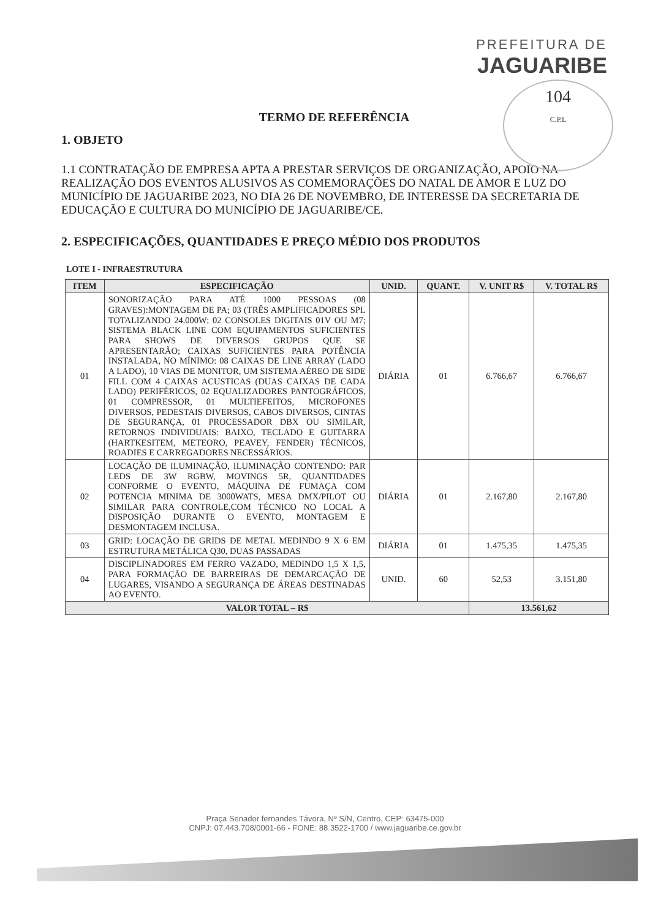PREFEITURA DE
JAGUARIBE
104
C.P.L
TERMO DE REFERÊNCIA
1. OBJETO
1.1 CONTRATAÇÃO DE EMPRESA APTA A PRESTAR SERVIÇOS DE ORGANIZAÇÃO, APOIO NA REALIZAÇÃO DOS EVENTOS ALUSIVOS AS COMEMORAÇÕES DO NATAL DE AMOR E LUZ DO MUNICÍPIO DE JAGUARIBE 2023, NO DIA 26 DE NOVEMBRO, DE INTERESSE DA SECRETARIA DE EDUCAÇÃO E CULTURA DO MUNICÍPIO DE JAGUARIBE/CE.
2. ESPECIFICAÇÕES, QUANTIDADES E PREÇO MÉDIO DOS PRODUTOS
LOTE I - INFRAESTRUTURA
| ITEM | ESPECIFICAÇÃO | UNID. | QUANT. | V. UNIT R$ | V. TOTAL R$ |
| --- | --- | --- | --- | --- | --- |
| 01 | SONORIZAÇÃO PARA ATÉ 1000 PESSOAS (08 GRAVES):MONTAGEM DE PA; 03 (TRÊS AMPLIFICADORES SPL TOTALIZANDO 24.000W; 02 CONSOLES DIGITAIS 01V OU M7; SISTEMA BLACK LINE COM EQUIPAMENTOS SUFICIENTES PARA SHOWS DE DIVERSOS GRUPOS QUE SE APRESENTARÃO; CAIXAS SUFICIENTES PARA POTÊNCIA INSTALADA, NO MÍNIMO: 08 CAIXAS DE LINE ARRAY (LADO A LADO), 10 VIAS DE MONITOR, UM SISTEMA AÉREO DE SIDE FILL COM 4 CAIXAS ACUSTICAS (DUAS CAIXAS DE CADA LADO) PERIFÉRICOS, 02 EQUALIZADORES PANTOGRÁFICOS, 01 COMPRESSOR, 01 MULTIEFEITOS, MICROFONES DIVERSOS, PEDESTAIS DIVERSOS, CABOS DIVERSOS, CINTAS DE SEGURANÇA, 01 PROCESSADOR DBX OU SIMILAR, RETORNOS INDIVIDUAIS: BAIXO, TECLADO E GUITARRA (HARTKESITEM, METEORO, PEAVEY, FENDER) TÉCNICOS, ROADIES E CARREGADORES NECESSÁRIOS. | DIÁRIA | 01 | 6.766,67 | 6.766,67 |
| 02 | LOCAÇÃO DE ILUMINAÇÃO, ILUMINAÇÃO CONTENDO: PAR LEDS DE 3W RGBW, MOVINGS 5R, QUANTIDADES CONFORME O EVENTO, MÁQUINA DE FUMAÇA COM POTENCIA MINIMA DE 3000WATS, MESA DMX/PILOT OU SIMILAR PARA CONTROLE,COM TÉCNICO NO LOCAL A DISPOSIÇÃO DURANTE O EVENTO, MONTAGEM E DESMONTAGEM INCLUSA. | DIÁRIA | 01 | 2.167,80 | 2.167,80 |
| 03 | GRID: LOCAÇÃO DE GRIDS DE METAL MEDINDO 9 X 6 EM ESTRUTURA METÁLICA Q30, DUAS PASSADAS | DIÁRIA | 01 | 1.475,35 | 1.475,35 |
| 04 | DISCIPLINADORES EM FERRO VAZADO, MEDINDO 1,5 X 1,5, PARA FORMAÇÃO DE BARREIRAS DE DEMARCAÇÃO DE LUGARES, VISANDO A SEGURANÇA DE ÁREAS DESTINADAS AO EVENTO. | UNID. | 60 | 52,53 | 3.151,80 |
| VALOR TOTAL – R$ | | | | 13.561,62 | |
Praça Senador fernandes Távora, Nº S/N, Centro, CEP: 63475-000
CNPJ: 07.443.708/0001-66 - FONE: 88 3522-1700 / www.jaguaribe.ce.gov.br